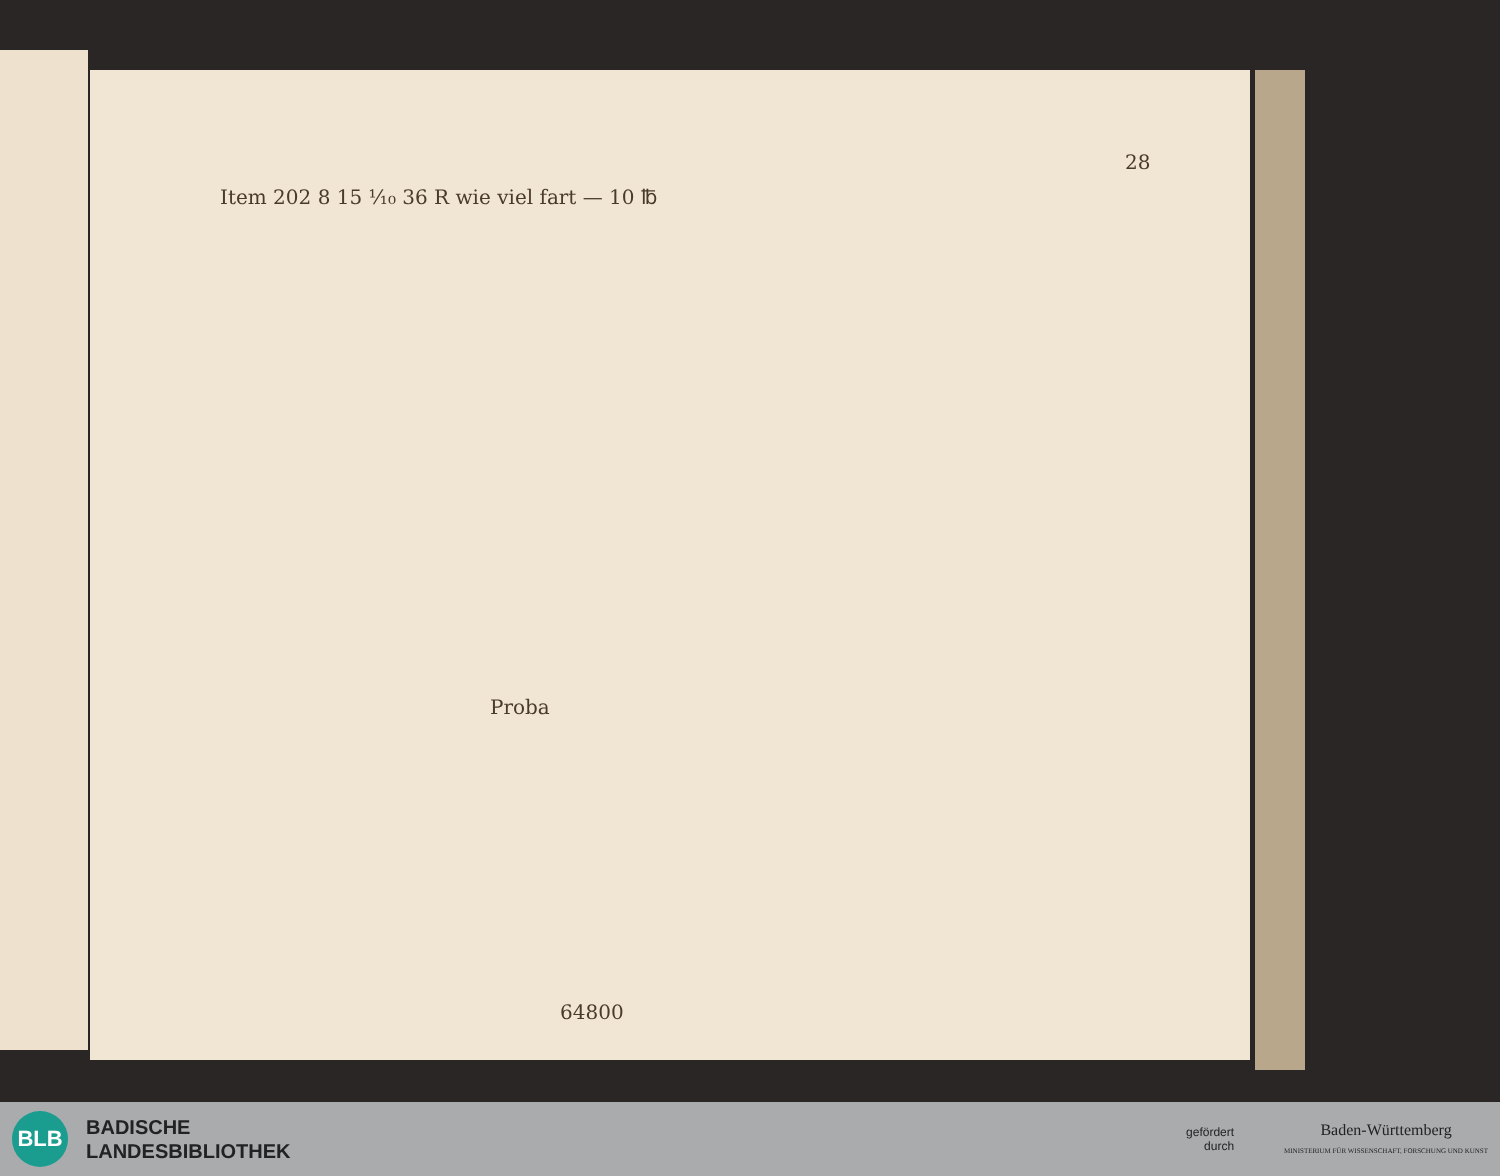28
Item 202 8 15 ⅟₁₀ 36 R wie viel fart — 10 ℔
Proba
64800
BLB
BADISCHE
LANDESBIBLIOTHEK
gefördert
durch
Baden-Württemberg
MINISTERIUM FÜR WISSENSCHAFT, FORSCHUNG UND KUNST